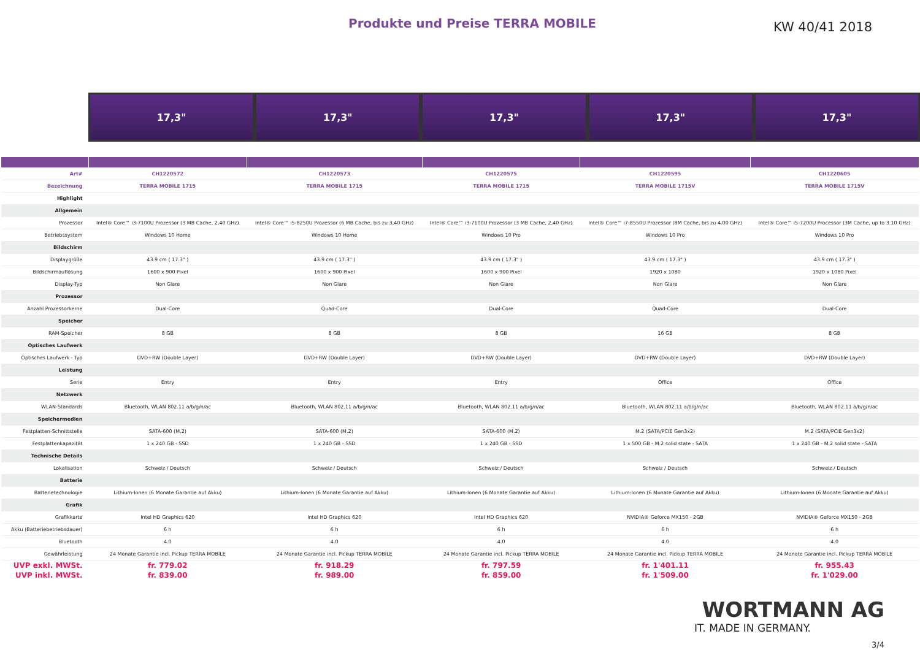Produkte und Preise TERRA MOBILE
KW 40/41 2018
17,3" 17,3" 17,3" 17,3" 17,3"
| Art# | CH1220572 | CH1220573 | CH1220575 | CH1220595 | CH1220605 |
| Bezeichnung | TERRA MOBILE 1715 | TERRA MOBILE 1715 | TERRA MOBILE 1715 | TERRA MOBILE 1715V | TERRA MOBILE 1715V |
| Highlight | | | | | |
| Allgemein | | | | | |
| Prozessor | Intel® Core™ i3-7100U Prozessor (3 MB Cache, 2,40 GHz) | Intel® Core™ i5-8250U Prozessor (6 MB Cache, bis zu 3,40 GHz) | Intel® Core™ i3-7100U Prozessor (3 MB Cache, 2,40 GHz) | Intel® Core™ i7-8550U Prozessor (8M Cache, bis zu 4.00 GHz) | Intel® Core™ i5-7200U Processor (3M Cache, up to 3.10 GHz) |
| Betriebssystem | Windows 10 Home | Windows 10 Home | Windows 10 Pro | Windows 10 Pro | Windows 10 Pro |
| Bildschirm | | | | | |
| Displaygröße | 43.9 cm ( 17.3" ) | 43.9 cm ( 17.3" ) | 43.9 cm ( 17.3" ) | 43.9 cm ( 17.3" ) | 43.9 cm ( 17.3" ) |
| Bildschirmauflösung | 1600 x 900 Pixel | 1600 x 900 Pixel | 1600 x 900 Pixel | 1920 x 1080 | 1920 x 1080 Pixel |
| Display-Typ | Non Glare | Non Glare | Non Glare | Non Glare | Non Glare |
| Prozessor | | | | | |
| Anzahl Prozessorkerne | Dual-Core | Quad-Core | Dual-Core | Quad-Core | Dual-Core |
| Speicher | | | | | |
| RAM-Speicher | 8 GB | 8 GB | 8 GB | 16 GB | 8 GB |
| Optisches Laufwerk | | | | | |
| Optisches Laufwerk - Typ | DVD+RW (Double Layer) | DVD+RW (Double Layer) | DVD+RW (Double Layer) | DVD+RW (Double Layer) | DVD+RW (Double Layer) |
| Leistung | | | | | |
| Serie | Entry | Entry | Entry | Office | Office |
| Netzwerk | | | | | |
| WLAN-Standards | Bluetooth, WLAN 802.11 a/b/g/n/ac | Bluetooth, WLAN 802.11 a/b/g/n/ac | Bluetooth, WLAN 802.11 a/b/g/n/ac | Bluetooth, WLAN 802.11 a/b/g/n/ac | Bluetooth, WLAN 802.11 a/b/g/n/ac |
| Speichermedien | | | | | |
| Festplatten-Schnittstelle | SATA-600 (M.2) | SATA-600 (M.2) | SATA-600 (M.2) | M.2 (SATA/PCIE Gen3x2) | M.2 (SATA/PCIE Gen3x2) |
| Festplattenkapazität | 1 x 240 GB - SSD | 1 x 240 GB - SSD | 1 x 240 GB - SSD | 1 x 500 GB - M.2 solid state - SATA | 1 x 240 GB - M.2 solid state - SATA |
| Technische Details | | | | | |
| Lokalisation | Schweiz / Deutsch | Schweiz / Deutsch | Schweiz / Deutsch | Schweiz / Deutsch | Schweiz / Deutsch |
| Batterie | | | | | |
| Batterietechnologie | Lithium-Ionen (6 Monate Garantie auf Akku) | Lithium-Ionen (6 Monate Garantie auf Akku) | Lithium-Ionen (6 Monate Garantie auf Akku) | Lithium-Ionen (6 Monate Garantie auf Akku) | Lithium-Ionen (6 Monate Garantie auf Akku) |
| Grafik | | | | | |
| Grafikkarte | Intel HD Graphics 620 | Intel HD Graphics 620 | Intel HD Graphics 620 | NVIDIA® Geforce MX150 - 2GB | NVIDIA® Geforce MX150 - 2GB |
| Akku (Batteriebetriebsdauer) | 6 h | 6 h | 6 h | 6 h | 6 h |
| Bluetooth | 4.0 | 4.0 | 4.0 | 4.0 | 4.0 |
| Gewährleistung | 24 Monate Garantie incl. Pickup TERRA MOBILE | 24 Monate Garantie incl. Pickup TERRA MOBILE | 24 Monate Garantie incl. Pickup TERRA MOBILE | 24 Monate Garantie incl. Pickup TERRA MOBILE | 24 Monate Garantie incl. Pickup TERRA MOBILE |
| UVP exkl. MWSt. | fr. 779.02 | fr. 918.29 | fr. 797.59 | fr. 1'401.11 | fr. 955.43 |
| UVP inkl. MWSt. | fr. 839.00 | fr. 989.00 | fr. 859.00 | fr. 1'509.00 | fr. 1'029.00 |
WORTMANN AG
IT. MADE IN GERMANY.
3/4